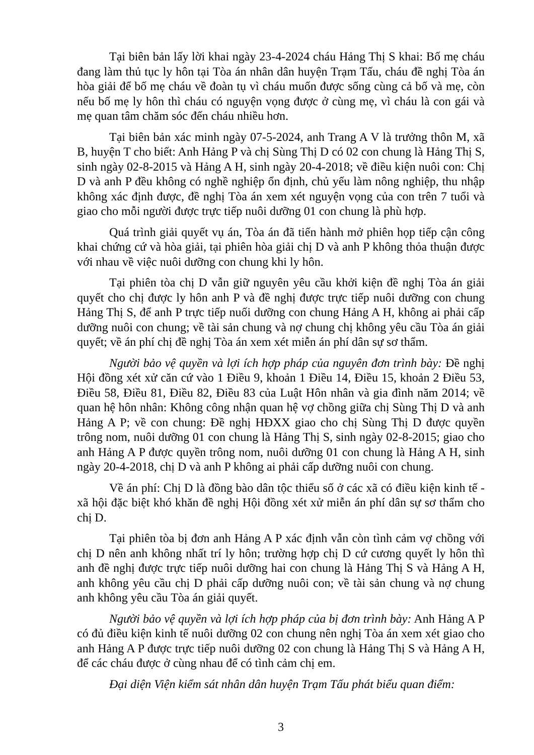Tại biên bản lấy lời khai ngày 23-4-2024 cháu Hảng Thị S khai: Bố mẹ cháu đang làm thủ tục ly hôn tại Tòa án nhân dân huyện Trạm Tấu, cháu đề nghị Tòa án hòa giải để bố mẹ cháu về đoàn tụ vì cháu muốn được sống cùng cả bố và mẹ, còn nếu bố mẹ ly hôn thì cháu có nguyện vọng được ở cùng mẹ, vì cháu là con gái và mẹ quan tâm chăm sóc đến cháu nhiều hơn.
Tại biên bản xác minh ngày 07-5-2024, anh Trang A V là trưởng thôn M, xã B, huyện T cho biết: Anh Hảng P và chị Sùng Thị D có 02 con chung là Hảng Thị S, sinh ngày 02-8-2015 và Hảng A H, sinh ngày 20-4-2018; về điều kiện nuôi con: Chị D và anh P đều không có nghề nghiệp ổn định, chủ yếu làm nông nghiệp, thu nhập không xác định được, đề nghị Tòa án xem xét nguyện vọng của con trên 7 tuổi và giao cho mỗi người được trực tiếp nuôi dưỡng 01 con chung là phù hợp.
Quá trình giải quyết vụ án, Tòa án đã tiến hành mở phiên họp tiếp cận công khai chứng cứ và hòa giải, tại phiên hòa giải chị D và anh P không thỏa thuận được với nhau về việc nuôi dưỡng con chung khi ly hôn.
Tại phiên tòa chị D vẫn giữ nguyên yêu cầu khởi kiện đề nghị Tòa án giải quyết cho chị được ly hôn anh P và đề nghị được trực tiếp nuôi dưỡng con chung Hảng Thị S, để anh P trực tiếp nuối dưỡng con chung Hảng A H, không ai phải cấp dưỡng nuôi con chung; về tài sản chung và nợ chung chị không yêu cầu Tòa án giải quyết; về án phí chị đề nghị Tòa án xem xét miễn án phí dân sự sơ thẩm.
Người bảo vệ quyền và lợi ích hợp pháp của nguyên đơn trình bày: Đề nghị Hội đồng xét xử căn cứ vào 1 Điều 9, khoản 1 Điều 14, Điều 15, khoản 2 Điều 53, Điều 58, Điều 81, Điều 82, Điều 83 của Luật Hôn nhân và gia đình năm 2014; về quan hệ hôn nhân: Không công nhận quan hệ vợ chồng giữa chị Sùng Thị D và anh Hảng A P; về con chung: Đề nghị HĐXX giao cho chị Sùng Thị D được quyền trông nom, nuôi dưỡng 01 con chung là Hảng Thị S, sinh ngày 02-8-2015; giao cho anh Hảng A P được quyền trông nom, nuôi dưỡng 01 con chung là Hảng A H, sinh ngày 20-4-2018, chị D và anh P không ai phải cấp dưỡng nuôi con chung.
Về án phí: Chị D là đồng bào dân tộc thiểu số ở các xã có điều kiện kinh tế - xã hội đặc biệt khó khăn đề nghị Hội đồng xét xử miễn án phí dân sự sơ thẩm cho chị D.
Tại phiên tòa bị đơn anh Hảng A P xác định vẫn còn tình cảm vợ chồng với chị D nên anh không nhất trí ly hôn; trường hợp chị D cứ cương quyết ly hôn thì anh đề nghị được trực tiếp nuôi dưỡng hai con chung là Hảng Thị S và Hảng A H, anh không yêu cầu chị D phải cấp dưỡng nuôi con; về tài sản chung và nợ chung anh không yêu cầu Tòa án giải quyết.
Người bảo vệ quyền và lợi ích hợp pháp của bị đơn trình bày: Anh Hảng A P có đủ điều kiện kinh tế nuôi dưỡng 02 con chung nên nghị Tòa án xem xét giao cho anh Hảng A P được trực tiếp nuôi dưỡng 02 con chung là Hảng Thị S và Hảng A H, để các cháu được ở cùng nhau để có tình cảm chị em.
Đại diện Viện kiểm sát nhân dân huyện Trạm Tấu phát biểu quan điểm:
3